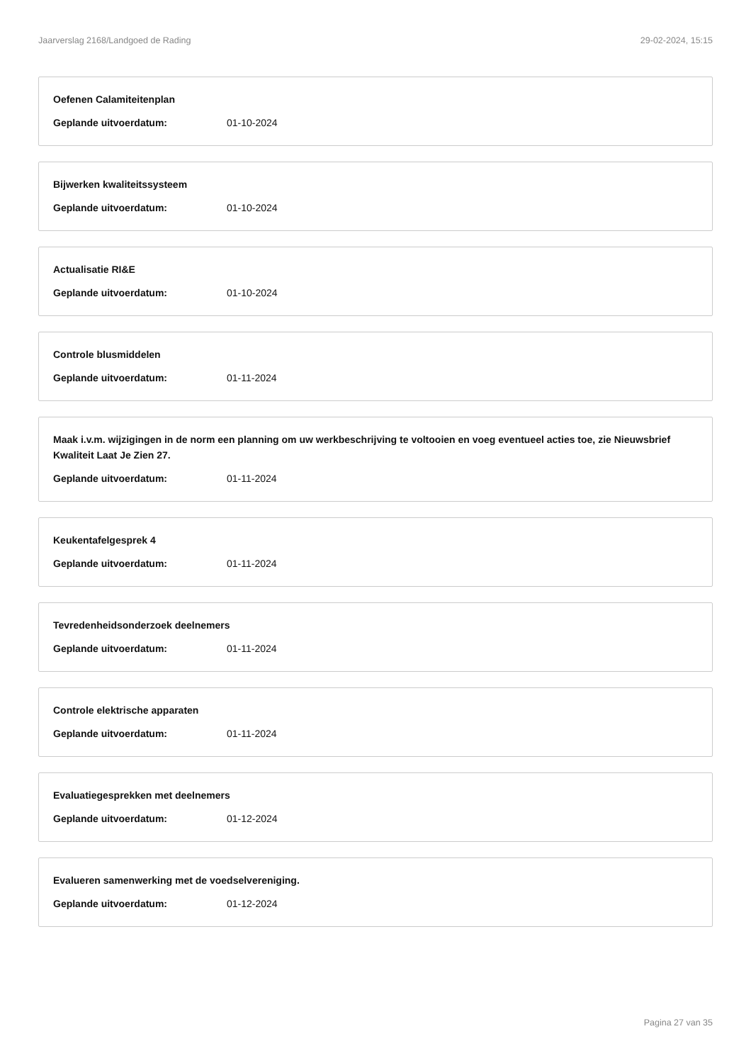Jaarverslag 2168/Landgoed de Rading 29-02-2024, 15:15
Oefenen Calamiteitenplan
Geplande uitvoerdatum: 01-10-2024
Bijwerken kwaliteitssysteem
Geplande uitvoerdatum: 01-10-2024
Actualisatie RI&E
Geplande uitvoerdatum: 01-10-2024
Controle blusmiddelen
Geplande uitvoerdatum: 01-11-2024
Maak i.v.m. wijzigingen in de norm een planning om uw werkbeschrijving te voltooien en voeg eventueel acties toe, zie Nieuwsbrief Kwaliteit Laat Je Zien 27.
Geplande uitvoerdatum: 01-11-2024
Keukentafelgesprek 4
Geplande uitvoerdatum: 01-11-2024
Tevredenheidsonderzoek deelnemers
Geplande uitvoerdatum: 01-11-2024
Controle elektrische apparaten
Geplande uitvoerdatum: 01-11-2024
Evaluatiegesprekken met deelnemers
Geplande uitvoerdatum: 01-12-2024
Evalueren samenwerking met de voedselvereniging.
Geplande uitvoerdatum: 01-12-2024
Pagina 27 van 35